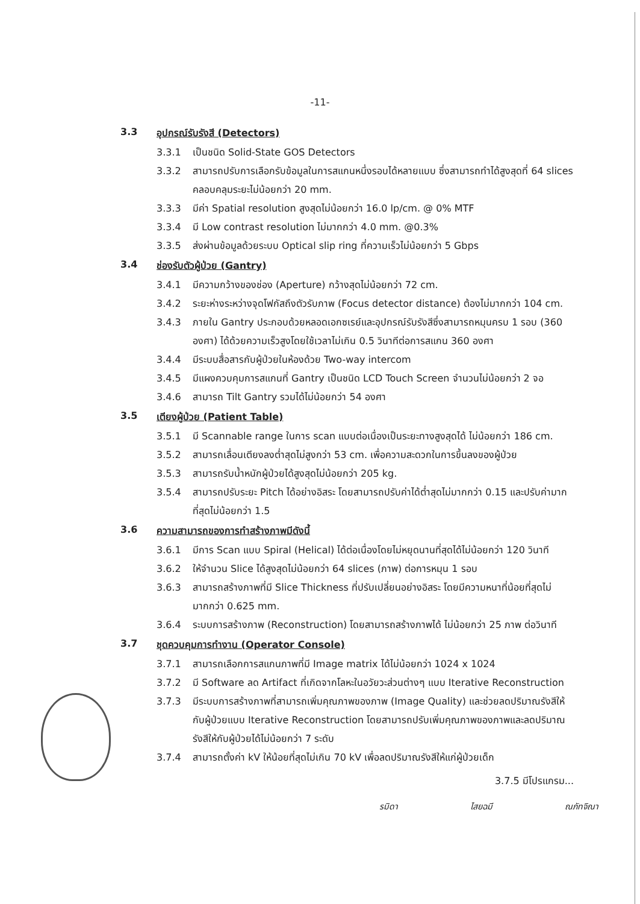-11-
3.3 อุปกรณ์รับรังสี (Detectors)
3.3.1 เป็นชนิด Solid-State GOS Detectors
3.3.2 สามารถปรับการเลือกรับข้อมูลในการสแกนหนึ่งรอบได้หลายแบบ ซึ่งสามารถทำได้สูงสุดที่ 64 slices คลอบคลุมระยะไม่น้อยกว่า 20 mm.
3.3.3 มีค่า Spatial resolution สูงสุดไม่น้อยกว่า 16.0 lp/cm. @ 0% MTF
3.3.4 มี Low contrast resolution ไม่มากกว่า 4.0 mm. @0.3%
3.3.5 ส่งผ่านข้อมูลด้วยระบบ Optical slip ring ที่ความเร็วไม่น้อยกว่า 5 Gbps
3.4 ช่องรับตัวผู้ป่วย (Gantry)
3.4.1 มีความกว้างของช่อง (Aperture) กว้างสุดไม่น้อยกว่า 72 cm.
3.4.2 ระยะห่างระหว่างจุดโฟกัสถึงตัวรับภาพ (Focus detector distance) ต้องไม่มากกว่า 104 cm.
3.4.3 ภายใน Gantry ประกอบด้วยหลอดเอกซเรย์และอุปกรณ์รับรังสีซึ่งสามารถหมุนครบ 1 รอบ (360 องศา) ได้ด้วยความเร็วสูงโดยใช้เวลาไม่เกิน 0.5 วินาทีต่อการสแกน 360 องศา
3.4.4 มีระบบสื่อสารกับผู้ป่วยในห้องด้วย Two-way intercom
3.4.5 มีแผงควบคุมการสแกนที่ Gantry เป็นชนิด LCD Touch Screen จำนวนไม่น้อยกว่า 2 จอ
3.4.6 สามารถ Tilt Gantry รวมได้ไม่น้อยกว่า 54 องศา
3.5 เตียงผู้ป่วย (Patient Table)
3.5.1 มี Scannable range ในการ scan แบบต่อเนื่องเป็นระยะทางสูงสุดได้ ไม่น้อยกว่า 186 cm.
3.5.2 สามารถเลื่อนเตียงลงต่ำสุดไม่สูงกว่า 53 cm. เพื่อความสะดวกในการขึ้นลงของผู้ป่วย
3.5.3 สามารถรับน้ำหนักผู้ป่วยได้สูงสุดไม่น้อยกว่า 205 kg.
3.5.4 สามารถปรับระยะ Pitch ได้อย่างอิสระ โดยสามารถปรับค่าได้ต่ำสุดไม่มากกว่า 0.15 และปรับค่ามากที่สุดไม่น้อยกว่า 1.5
3.6 ความสามารถของการทำสร้างภาพมีดังนี้
3.6.1 มีการ Scan แบบ Spiral (Helical) ได้ต่อเนื่องโดยไม่หยุดนานที่สุดได้ไม่น้อยกว่า 120 วินาที
3.6.2 ให้จำนวน Slice ได้สูงสุดไม่น้อยกว่า 64 slices (ภาพ) ต่อการหมุน 1 รอบ
3.6.3 สามารถสร้างภาพที่มี Slice Thickness ที่ปรับเปลี่ยนอย่างอิสระ โดยมีความหนาที่น้อยที่สุดไม่มากกว่า 0.625 mm.
3.6.4 ระบบการสร้างภาพ (Reconstruction) โดยสามารถสร้างภาพได้ ไม่น้อยกว่า 25 ภาพ ต่อวินาที
3.7 ชุดควบคุมการทำงาน (Operator Console)
3.7.1 สามารถเลือกการสแกนภาพที่มี Image matrix ได้ไม่น้อยกว่า 1024 x 1024
3.7.2 มี Software ลด Artifact ที่เกิดจากโลหะในอวัยวะส่วนต่างๆ แบบ Iterative Reconstruction
3.7.3 มีระบบการสร้างภาพที่สามารถเพิ่มคุณภาพของภาพ (Image Quality) และช่วยลดปริมาณรังสีให้กับผู้ป่วยแบบ Iterative Reconstruction โดยสามารถปรับเพิ่มคุณภาพของภาพและลดปริมาณรังสีให้กับผู้ป่วยได้ไม่น้อยกว่า 7 ระดับ
3.7.4 สามารถตั้งค่า kV ให้น้อยที่สุดไม่เกิน 70 kV เพื่อลดปริมาณรังสีให้แก่ผู้ป่วยเด็ก
3.7.5 มีโปรแกรม...
รมิดา ไสยฉมี ณภัทจิณา